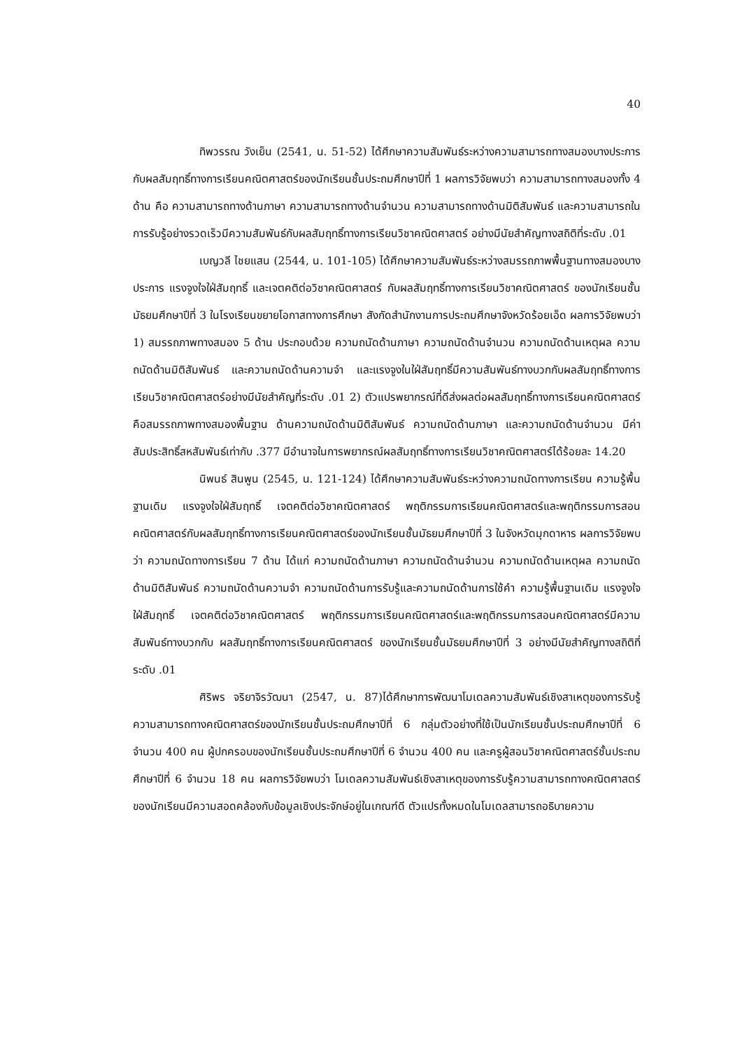40
ทิพวรรณ วังเย็น (2541, น. 51-52) ได้ศึกษาความสัมพันธ์ระหว่างความสามารถทางสมองบางประการกับผลสัมฤทธิ์ทางการเรียนคณิตศาสตร์ของนักเรียนชั้นประถมศึกษาปีที่ 1 ผลการวิจัยพบว่า ความสามารถทางสมองทั้ง 4 ด้าน คือ ความสามารถทางด้านภาษา ความสามารถทางด้านจำนวน ความสามารถทางด้านมิติสัมพันธ์ และความสามารถในการรับรู้อย่างรวดเร็วมีความสัมพันธ์กับผลสัมฤทธิ์ทางการเรียนวิชาคณิตศาสตร์ อย่างมีนัยสำคัญทางสถิติที่ระดับ .01
เบญวลี ไชยแสน (2544, น. 101-105) ได้ศึกษาความสัมพันธ์ระหว่างสมรรถภาพพื้นฐานทางสมองบางประการ แรงจูงใจใฝ่สัมฤทธิ์ และเจตคติต่อวิชาคณิตศาสตร์ กับผลสัมฤทธิ์ทางการเรียนวิชาคณิตศาสตร์ ของนักเรียนชั้นมัธยมศึกษาปีที่ 3 ในโรงเรียนขยายโอกาสทางการศึกษา สังกัดสำนักงานการประถมศึกษาจังหวัดร้อยเอ็ด ผลการวิจัยพบว่า 1) สมรรถภาพทางสมอง 5 ด้าน ประกอบด้วย ความถนัดด้านภาษา ความถนัดด้านจำนวน ความถนัดด้านเหตุผล ความถนัดด้านมิติสัมพันธ์ และความถนัดด้านความจำ และแรงจูงในใฝ่สัมฤทธิ์มีความสัมพันธ์ทางบวกกับผลสัมฤทธิ์ทางการเรียนวิชาคณิตศาสตร์อย่างมีนัยสำคัญที่ระดับ .01 2) ตัวแปรพยากรณ์ที่ดีส่งผลต่อผลสัมฤทธิ์ทางการเรียนคณิตศาสตร์คือสมรรถภาพทางสมองพื้นฐาน ด้านความถนัดด้านมิติสัมพันธ์ ความถนัดด้านภาษา และความถนัดด้านจำนวน มีค่าสัมประสิทธิ์สหสัมพันธ์เท่ากับ .377 มีอำนาจในการพยากรณ์ผลสัมฤทธิ์ทางการเรียนวิชาคณิตศาสตร์ได้ร้อยละ 14.20
นิพนธ์ สินพูน (2545, น. 121-124) ได้ศึกษาความสัมพันธ์ระหว่างความถนัดทางการเรียน ความรู้พื้นฐานเดิม แรงจูงใจใฝ่สัมฤทธิ์ เจตคติต่อวิชาคณิตศาสตร์ พฤติกรรมการเรียนคณิตศาสตร์และพฤติกรรมการสอนคณิตศาสตร์กับผลสัมฤทธิ์ทางการเรียนคณิตศาสตร์ของนักเรียนชั้นมัธยมศึกษาปีที่ 3 ในจังหวัดมุกดาหาร ผลการวิจัยพบว่า ความถนัดทางการเรียน 7 ด้าน ได้แก่ ความถนัดด้านภาษา ความถนัดด้านจำนวน ความถนัดด้านเหตุผล ความถนัดด้านมิติสัมพันธ์ ความถนัดด้านความจำ ความถนัดด้านการรับรู้และความถนัดด้านการใช้คำ ความรู้พื้นฐานเดิม แรงจูงใจใฝ่สัมฤทธิ์ เจตคติต่อวิชาคณิตศาสตร์ พฤติกรรมการเรียนคณิตศาสตร์และพฤติกรรมการสอนคณิตศาสตร์มีความสัมพันธ์ทางบวกกับ ผลสัมฤทธิ์ทางการเรียนคณิตศาสตร์ ของนักเรียนชั้นมัธยมศึกษาปีที่ 3 อย่างมีนัยสำคัญทางสถิติที่ระดับ .01
ศิริพร จริยาจิรวัฒนา (2547, น. 87)ได้ศึกษาการพัฒนาโมเดลความสัมพันธ์เชิงสาเหตุของการรับรู้ความสามารถทางคณิตศาสตร์ของนักเรียนชั้นประถมศึกษาปีที่ 6 กลุ่มตัวอย่างที่ใช้เป็นนักเรียนชั้นประถมศึกษาปีที่ 6 จำนวน 400 คน ผู้ปกครอบของนักเรียนชั้นประถมศึกษาปีที่ 6 จำนวน 400 คน และครูผู้สอนวิชาคณิตศาสตร์ชั้นประถมศึกษาปีที่ 6 จำนวน 18 คน ผลการวิจัยพบว่า โมเดลความสัมพันธ์เชิงสาเหตุของการรับรู้ความสามารถทางคณิตศาสตร์ของนักเรียนมีความสอดคล้องกับข้อมูลเชิงประจักษ์อยู่ในเกณฑ์ดี ตัวแปรทั้งหมดในโมเดลสามารถอธิบายความ